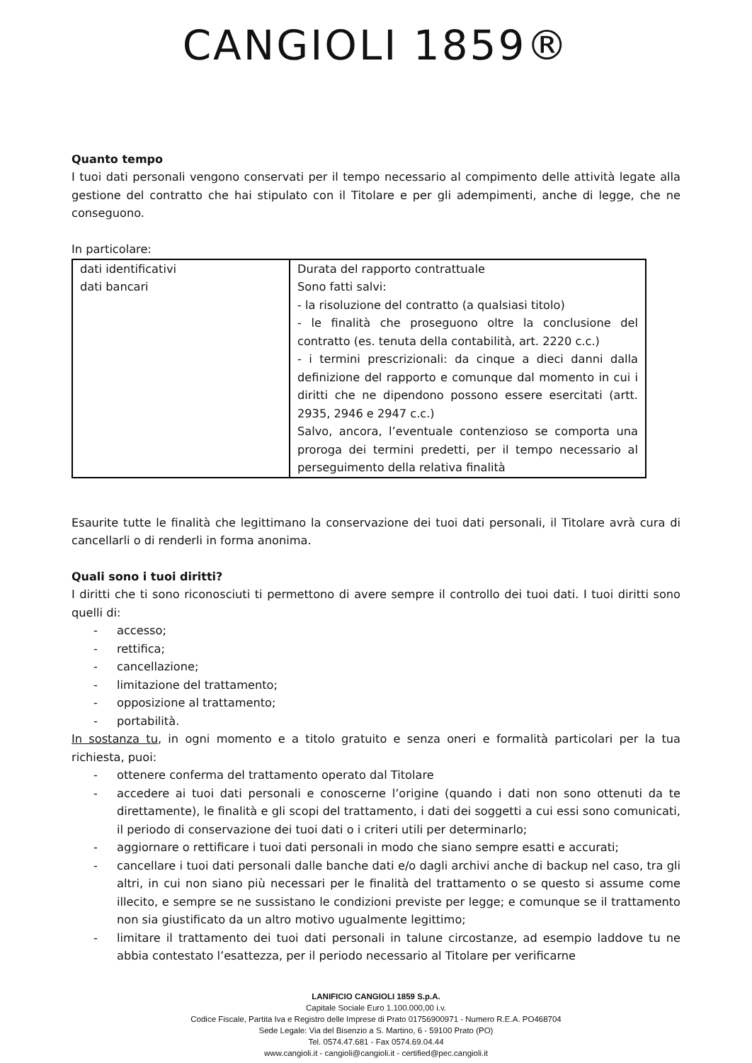CANGIOLI 1859®
Quanto tempo
I tuoi dati personali vengono conservati per il tempo necessario al compimento delle attività legate alla gestione del contratto che hai stipulato con il Titolare e per gli adempimenti, anche di legge, che ne conseguono.
In particolare:
| dati identificativi dati bancari | Durata del rapporto contrattuale Sono fatti salvi: - la risoluzione del contratto (a qualsiasi titolo) - le finalità che proseguono oltre la conclusione del contratto (es. tenuta della contabilità, art. 2220 c.c.) - i termini prescrizionali: da cinque a dieci danni dalla definizione del rapporto e comunque dal momento in cui i diritti che ne dipendono possono essere esercitati (artt. 2935, 2946 e 2947 c.c.) Salvo, ancora, l’eventuale contenzioso se comporta una proroga dei termini predetti, per il tempo necessario al perseguimento della relativa finalità |
Esaurite tutte le finalità che legittimano la conservazione dei tuoi dati personali, il Titolare avrà cura di cancellarli o di renderli in forma anonima.
Quali sono i tuoi diritti?
I diritti che ti sono riconosciuti ti permettono di avere sempre il controllo dei tuoi dati. I tuoi diritti sono quelli di:
- accesso;
- rettifica;
- cancellazione;
- limitazione del trattamento;
- opposizione al trattamento;
- portabilità.
In sostanza tu, in ogni momento e a titolo gratuito e senza oneri e formalità particolari per la tua richiesta, puoi:
- ottenere conferma del trattamento operato dal Titolare
- accedere ai tuoi dati personali e conoscerne l’origine (quando i dati non sono ottenuti da te direttamente), le finalità e gli scopi del trattamento, i dati dei soggetti a cui essi sono comunicati, il periodo di conservazione dei tuoi dati o i criteri utili per determinarlo;
- aggiornare o rettificare i tuoi dati personali in modo che siano sempre esatti e accurati;
- cancellare i tuoi dati personali dalle banche dati e/o dagli archivi anche di backup nel caso, tra gli altri, in cui non siano più necessari per le finalità del trattamento o se questo si assume come illecito, e sempre se ne sussistano le condizioni previste per legge; e comunque se il trattamento non sia giustificato da un altro motivo ugualmente legittimo;
- limitare il trattamento dei tuoi dati personali in talune circostanze, ad esempio laddove tu ne abbia contestato l’esattezza, per il periodo necessario al Titolare per verificarne
LANIFICIO CANGIOLI 1859 S.p.A.
Capitale Sociale Euro 1.100.000,00 i.v.
Codice Fiscale, Partita Iva e Registro delle Imprese di Prato 01756900971 - Numero R.E.A. PO468704
Sede Legale: Via del Bisenzio a S. Martino, 6 - 59100 Prato (PO)
Tel. 0574.47.681 - Fax 0574.69.04.44
www.cangioli.it - cangioli@cangioli.it - certified@pec.cangioli.it